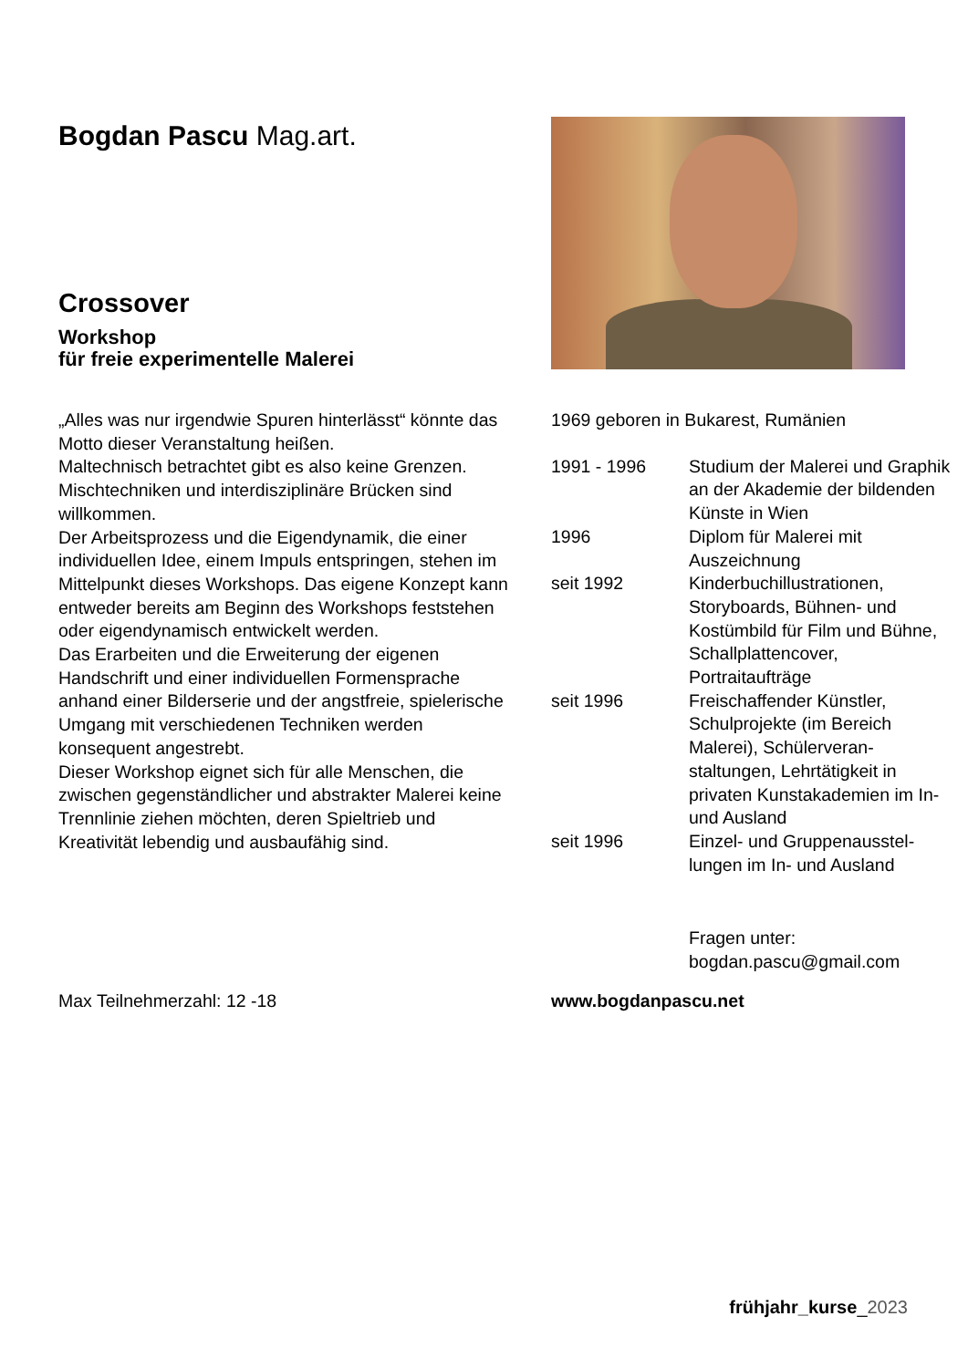Bogdan Pascu Mag.art.
Crossover
Workshop
für freie experimentelle Malerei
„Alles was nur irgendwie Spuren hinterlässt“ könnte das Motto dieser Veranstaltung heißen.
Maltechnisch betrachtet gibt es also keine Grenzen. Mischtechniken und interdisziplinäre Brücken sind willkommen.
Der Arbeitsprozess und die Eigendynamik, die einer individuellen Idee, einem Impuls entspringen, stehen im Mittelpunkt dieses Workshops. Das eigene Konzept kann entweder bereits am Beginn des Workshops feststehen oder eigendynamisch entwi­ckelt werden.
Das Erarbeiten und die Erweiterung der eigenen Handschrift und einer individuellen Formensprache anhand einer Bilderserie und der angstfreie, spielerische Umgang mit verschiedenen Techniken werden konsequent angestrebt.
Dieser Workshop eignet sich für alle Menschen, die zwischen gegenständlicher und abstrakter Malerei keine Trennlinie ziehen möchten, deren Spieltrieb und Kreativität lebendig und ausbaufähig sind.
Max Teilnehmerzahl: 12 -18
| 1969 geboren in Bukarest, Rumänien | |
| 1991 - 1996 | Studium der Malerei und Graphik an der Akademie der bildenden Künste in Wien |
| 1996 | Diplom für Malerei mit Auszeichnung |
| seit 1992 | Kinderbuchillustrationen, Storyboards, Bühnen- und Kostümbild für Film und Bühne, Schallplattencover, Portraitaufträge |
| seit 1996 | Freischaffender Künstler, Schulprojekte (im Bereich Malerei), Schülerveran­staltungen, Lehrtätigkeit in privaten Kunstakademien im In- und Ausland |
| seit 1996 | Einzel- und Gruppenausstel­lungen im In- und Ausland |
Fragen unter:
bogdan.pascu@gmail.com
www.bogdanpascu.net
frühjahr_kurse_2023